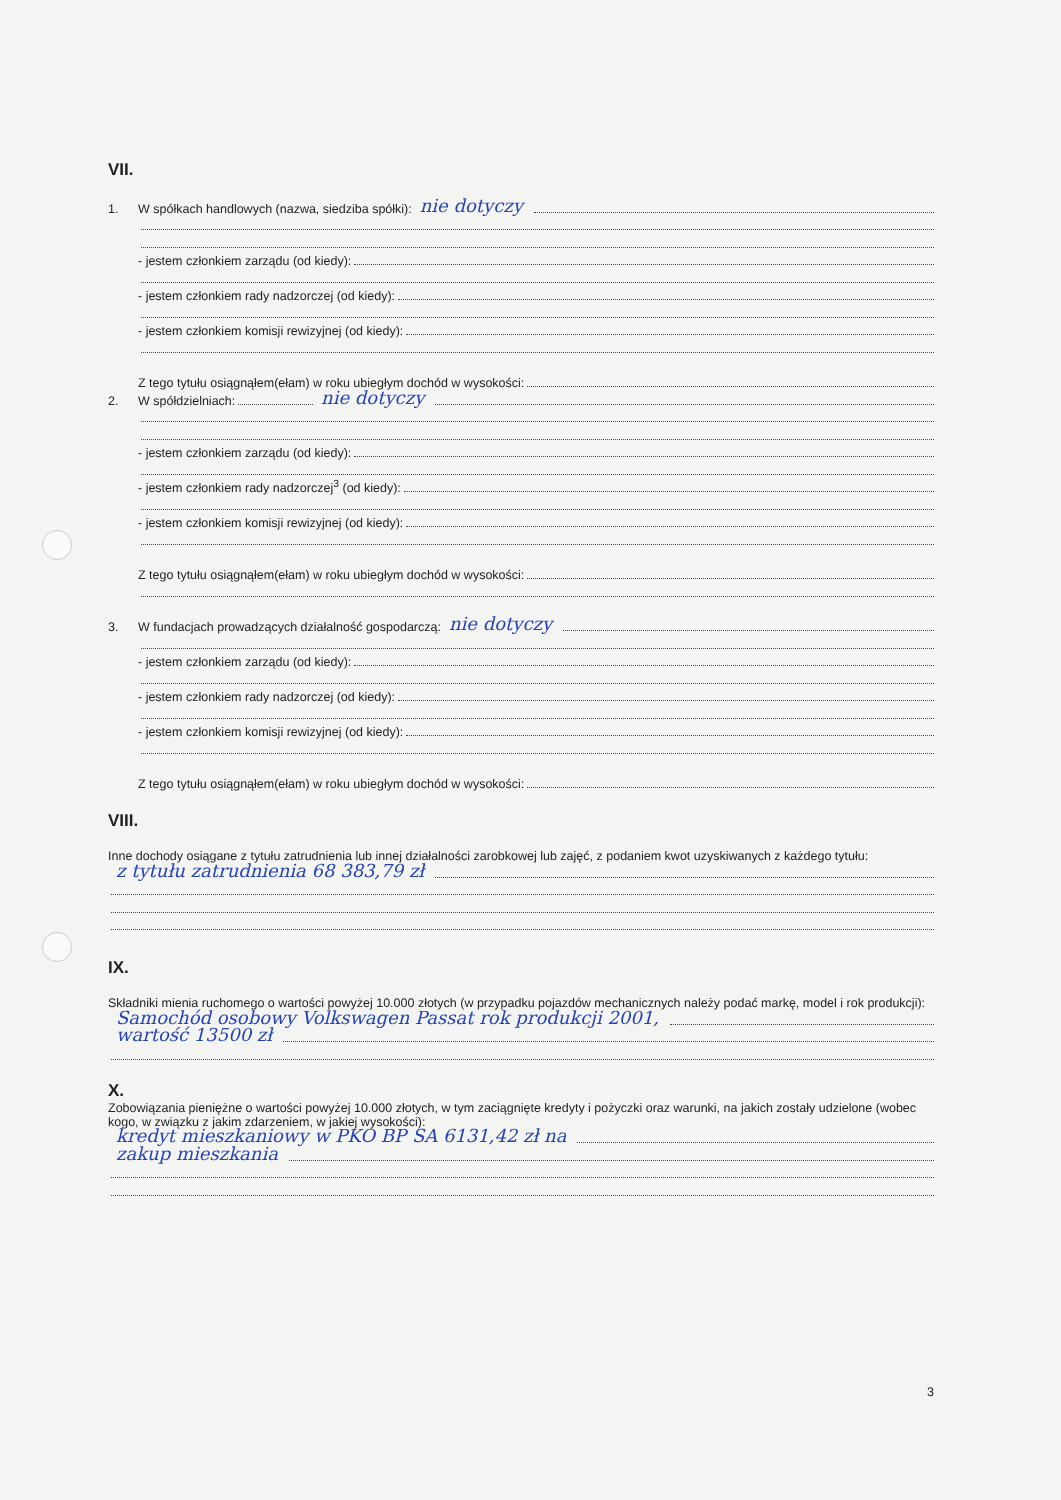VII.
1. W spółkach handlowych (nazwa, siedziba spółki): nie dotyczy
- jestem członkiem zarządu (od kiedy):
- jestem członkiem rady nadzorczej (od kiedy):
- jestem członkiem komisji rewizyjnej (od kiedy):
Z tego tytułu osiągnąłem(ełam) w roku ubiegłym dochód w wysokości:
2. W spółdzielniach: nie dotyczy
- jestem członkiem zarządu (od kiedy):
- jestem członkiem rady nadzorczej<sup>3</sup> (od kiedy):
- jestem członkiem komisji rewizyjnej (od kiedy):
Z tego tytułu osiągnąłem(ełam) w roku ubiegłym dochód w wysokości:
3. W fundacjach prowadzących działalność gospodarczą: nie dotyczy
- jestem członkiem zarządu (od kiedy):
- jestem członkiem rady nadzorczej (od kiedy):
- jestem członkiem komisji rewizyjnej (od kiedy):
Z tego tytułu osiągnąłem(ełam) w roku ubiegłym dochód w wysokości:
VIII.
Inne dochody osiągane z tytułu zatrudnienia lub innej działalności zarobkowej lub zajęć, z podaniem kwot uzyskiwanych z każdego tytułu:
z tytułu zatrudnienia 68 383,79 zł
IX.
Składniki mienia ruchomego o wartości powyżej 10.000 złotych (w przypadku pojazdów mechanicznych należy podać markę, model i rok produkcji):
Samochód osobowy Volkswagen Passat rok produkcji 2001,
wartość 13500 zł
X.
Zobowiązania pieniężne o wartości powyżej 10.000 złotych, w tym zaciągnięte kredyty i pożyczki oraz warunki, na jakich zostały udzielone (wobec kogo, w związku z jakim zdarzeniem, w jakiej wysokości):
kredyt mieszkaniowy w PKO BP SA 6131,42 zł na
zakup mieszkania
3